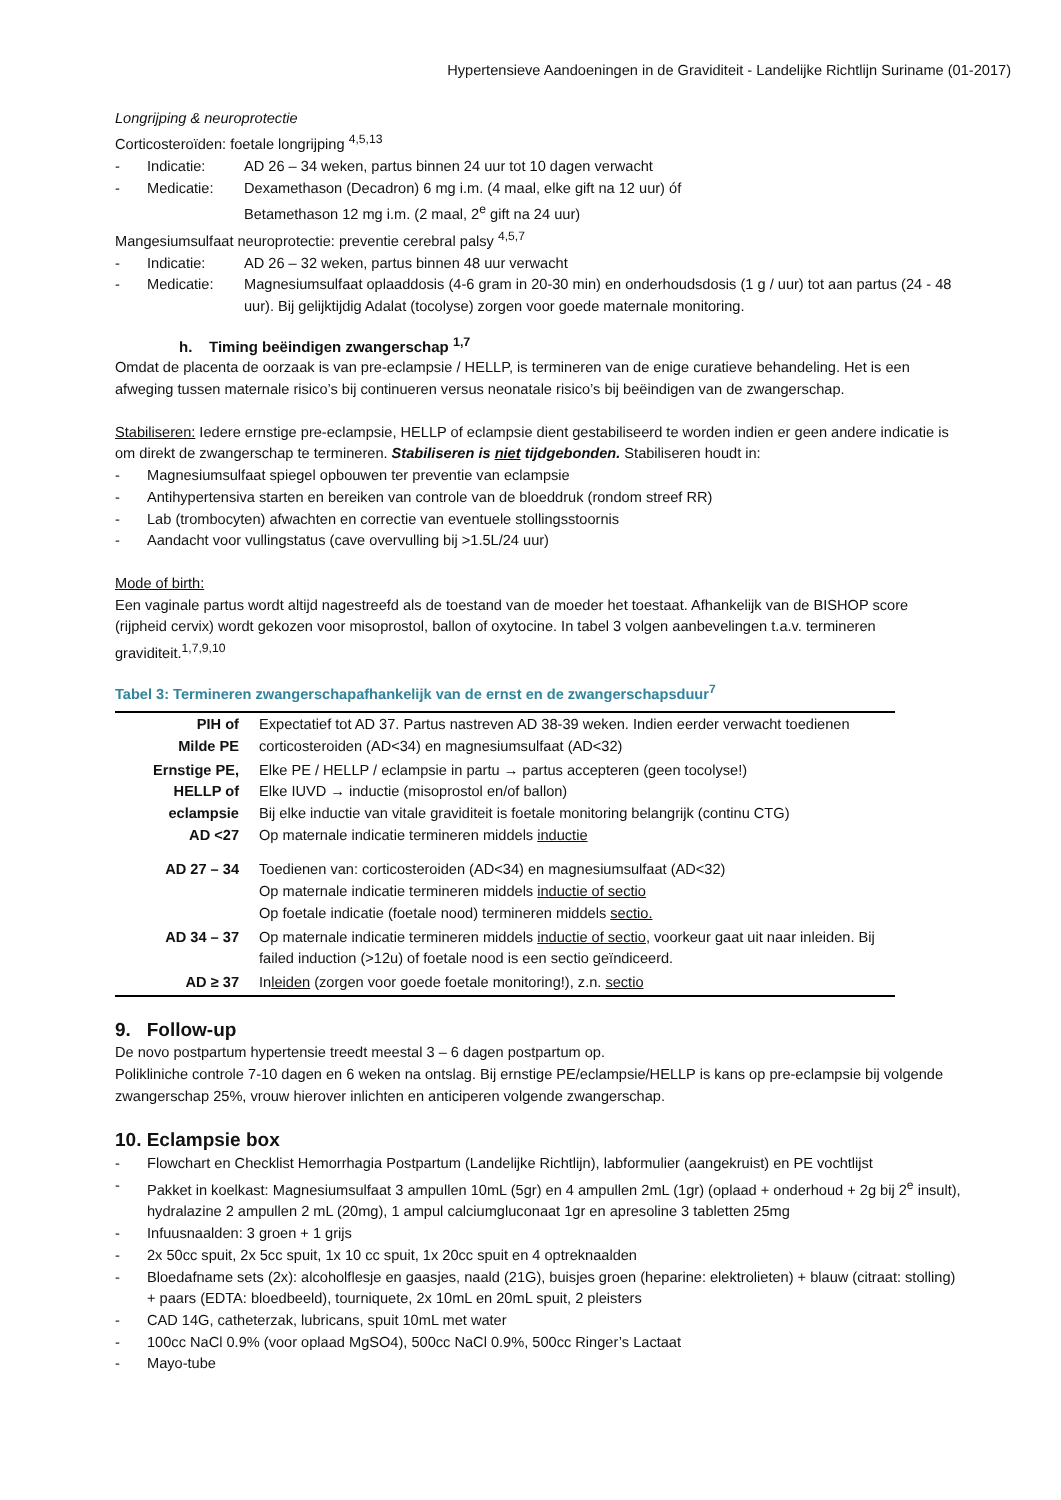Hypertensieve Aandoeningen in de Graviditeit - Landelijke Richtlijn Suriname (01-2017)
Longrijping & neuroprotectie
Corticosteroïden: foetale longrijping <sup>4,5,13</sup>
- Indicatie: AD 26 – 34 weken, partus binnen 24 uur tot 10 dagen verwacht
- Medicatie: Dexamethason (Decadron) 6 mg i.m. (4 maal, elke gift na 12 uur) óf
Betamethason 12 mg i.m. (2 maal, 2<sup>e</sup> gift na 24 uur)
Mangesiumsulfaat neuroprotectie: preventie cerebral palsy <sup>4,5,7</sup>
- Indicatie: AD 26 – 32 weken, partus binnen 48 uur verwacht
- Medicatie: Magnesiumsulfaat oplaaddosis (4-6 gram in 20-30 min) en onderhoudsdosis (1 g / uur) tot aan partus (24 - 48 uur). Bij gelijktijdig Adalat (tocolyse) zorgen voor goede maternale monitoring.
h. Timing beëindigen zwangerschap <sup>1,7</sup>
Omdat de placenta de oorzaak is van pre-eclampsie / HELLP, is termineren van de enige curatieve behandeling. Het is een afweging tussen maternale risico’s bij continueren versus neonatale risico’s bij beëindigen van de zwangerschap.
Stabiliseren: Iedere ernstige pre-eclampsie, HELLP of eclampsie dient gestabiliseerd te worden indien er geen andere indicatie is om direkt de zwangerschap te termineren. Stabiliseren is niet tijdgebonden. Stabiliseren houdt in:
- Magnesiumsulfaat spiegel opbouwen ter preventie van eclampsie
- Antihypertensiva starten en bereiken van controle van de bloeddruk (rondom streef RR)
- Lab (trombocyten) afwachten en correctie van eventuele stollingsstoornis
- Aandacht voor vullingstatus (cave overvulling bij >1.5L/24 uur)
Mode of birth:
Een vaginale partus wordt altijd nagestreefd als de toestand van de moeder het toestaat. Afhankelijk van de BISHOP score (rijpheid cervix) wordt gekozen voor misoprostol, ballon of oxytocine. In tabel 3 volgen aanbevelingen t.a.v. termineren graviditeit.<sup>1,7,9,10</sup>
Tabel 3: Termineren zwangerschapafhankelijk van de ernst en de zwangerschapsduur<sup>7</sup>
| PIH of Milde PE | Expectatief tot AD 37. Partus nastreven AD 38-39 weken. Indien eerder verwacht toedienen corticosteroiden (AD<34) en magnesiumsulfaat (AD<32) |
| Ernstige PE, HELLP of eclampsie AD <27 | Elke PE / HELLP / eclampsie in partu → partus accepteren (geen tocolyse!) Elke IUVD → inductie (misoprostol en/of ballon) Bij elke inductie van vitale graviditeit is foetale monitoring belangrijk (continu CTG) Op maternale indicatie termineren middels inductie |
| AD 27 – 34 | Toedienen van: corticosteroiden (AD<34) en magnesiumsulfaat (AD<32) Op maternale indicatie termineren middels inductie of sectio Op foetale indicatie (foetale nood) termineren middels sectio. |
| AD 34 – 37 | Op maternale indicatie termineren middels inductie of sectio , voorkeur gaat uit naar inleiden. Bij failed induction (>12u) of foetale nood is een sectio geïndiceerd. |
| AD ≥ 37 | In leiden (zorgen voor goede foetale monitoring!), z.n. sectio |
9. Follow-up
De novo postpartum hypertensie treedt meestal 3 – 6 dagen postpartum op.
Polikliniche controle 7-10 dagen en 6 weken na ontslag. Bij ernstige PE/eclampsie/HELLP is kans op pre-eclampsie bij volgende zwangerschap 25%, vrouw hierover inlichten en anticiperen volgende zwangerschap.
10. Eclampsie box
- Flowchart en Checklist Hemorrhagia Postpartum (Landelijke Richtlijn), labformulier (aangekruist) en PE vochtlijst
- Pakket in koelkast: Magnesiumsulfaat 3 ampullen 10mL (5gr) en 4 ampullen 2mL (1gr) (oplaad + onderhoud + 2g bij 2<sup>e</sup> insult), hydralazine 2 ampullen 2 mL (20mg), 1 ampul calciumgluconaat 1gr en apresoline 3 tabletten 25mg
- Infuusnaalden: 3 groen + 1 grijs
- 2x 50cc spuit, 2x 5cc spuit, 1x 10 cc spuit, 1x 20cc spuit en 4 optreknaalden
- Bloedafname sets (2x): alcoholflesje en gaasjes, naald (21G), buisjes groen (heparine: elektrolieten) + blauw (citraat: stolling) + paars (EDTA: bloedbeeld), tourniquete, 2x 10mL en 20mL spuit, 2 pleisters
- CAD 14G, catheterzak, lubricans, spuit 10mL met water
- 100cc NaCl 0.9% (voor oplaad MgSO4), 500cc NaCl 0.9%, 500cc Ringer’s Lactaat
- Mayo-tube